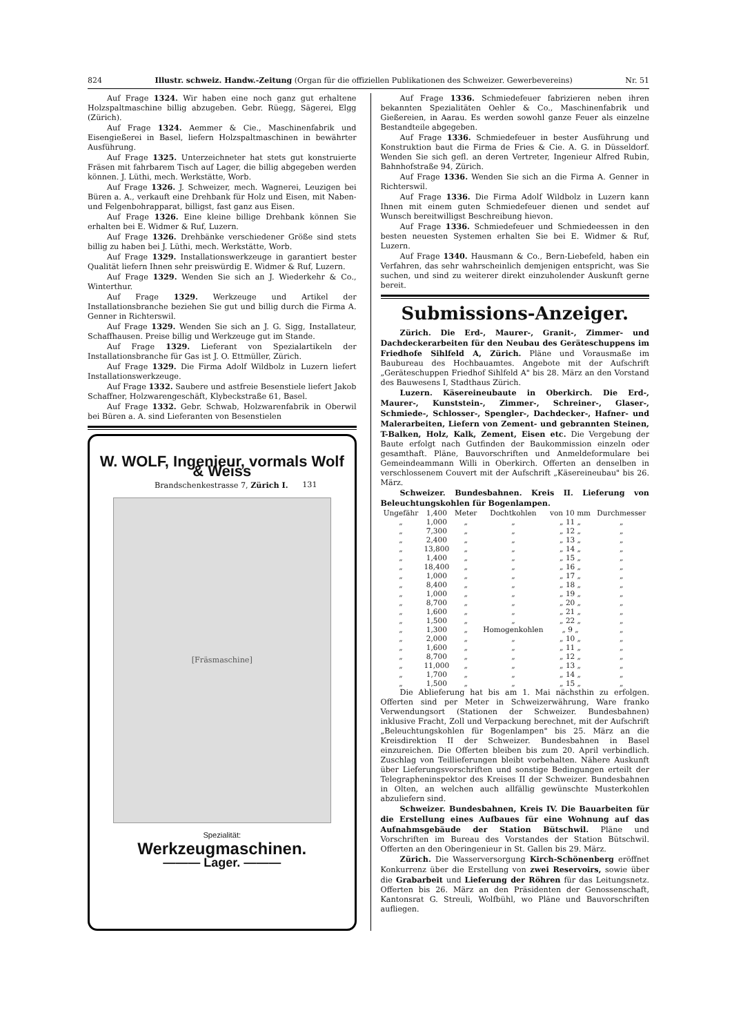824 Illustr. schweiz. Handw.-Zeitung (Organ für die offiziellen Publikationen des Schweizer. Gewerbevereins) Nr. 51
Auf Frage 1324. Wir haben eine noch ganz gut erhaltene Holzspaltmaschine billig abzugeben. Gebr. Rüegg, Sägerei, Elgg (Zürich).
Auf Frage 1324. Aemmer & Cie., Maschinenfabrik und Eisengießerei in Basel, liefern Holzspaltmaschinen in bewährter Ausführung.
Auf Frage 1325. Unterzeichneter hat stets gut konstruierte Fräsen mit fahrbarem Tisch auf Lager, die billig abgegeben werden können. J. Lüthi, mech. Werkstätte, Worb.
Auf Frage 1326. J. Schweizer, mech. Wagnerei, Leuzigen bei Büren a. A., verkauft eine Drehbank für Holz und Eisen, mit Naben- und Felgenbohrapparat, billigst, fast ganz aus Eisen.
Auf Frage 1326. Eine kleine billige Drehbank können Sie erhalten bei E. Widmer & Ruf, Luzern.
Auf Frage 1326. Drehbänke verschiedener Größe sind stets billig zu haben bei J. Lüthi, mech. Werkstätte, Worb.
Auf Frage 1329. Installationswerkzeuge in garantiert bester Qualität liefern Ihnen sehr preiswürdig E. Widmer & Ruf, Luzern.
Auf Frage 1329. Wenden Sie sich an J. Wiederkehr & Co., Winterthur.
Auf Frage 1329. Werkzeuge und Artikel der Installationsbranche beziehen Sie gut und billig durch die Firma A. Genner in Richterswil.
Auf Frage 1329. Wenden Sie sich an J. G. Sigg, Installateur, Schaffhausen. Preise billig und Werkzeuge gut im Stande.
Auf Frage 1329. Lieferant von Spezialartikeln der Installationsbranche für Gas ist J. O. Ettmüller, Zürich.
Auf Frage 1329. Die Firma Adolf Wildbolz in Luzern liefert Installationswerkzeuge.
Auf Frage 1332. Saubere und astfreie Besenstiele liefert Jakob Schaffner, Holzwarengeschäft, Klybeckstraße 61, Basel.
Auf Frage 1332. Gebr. Schwab, Holzwarenfabrik in Oberwil bei Büren a. A. sind Lieferanten von Besenstielen
W. WOLF, Ingenieur, vormals Wolf & Weiss
Brandschenkestrasse 7, Zürich I. 131
[Fräsmaschine]
Spezialität:
Werkzeugmaschinen.
——— Lager. ———
Auf Frage 1336. Schmiedefeuer fabrizieren neben ihren bekannten Spezialitäten Oehler & Co., Maschinenfabrik und Gießereien, in Aarau. Es werden sowohl ganze Feuer als einzelne Bestandteile abgegeben.
Auf Frage 1336. Schmiedefeuer in bester Ausführung und Konstruktion baut die Firma de Fries & Cie. A. G. in Düsseldorf. Wenden Sie sich gefl. an deren Vertreter, Ingenieur Alfred Rubin, Bahnhofstraße 94, Zürich.
Auf Frage 1336. Wenden Sie sich an die Firma A. Genner in Richterswil.
Auf Frage 1336. Die Firma Adolf Wildbolz in Luzern kann Ihnen mit einem guten Schmiedefeuer dienen und sendet auf Wunsch bereitwilligst Beschreibung hievon.
Auf Frage 1336. Schmiedefeuer und Schmiedeessen in den besten neuesten Systemen erhalten Sie bei E. Widmer & Ruf, Luzern.
Auf Frage 1340. Hausmann & Co., Bern-Liebefeld, haben ein Verfahren, das sehr wahrscheinlich demjenigen entspricht, was Sie suchen, und sind zu weiterer direkt einzuholender Auskunft gerne bereit.
Submissions-Anzeiger.
Zürich. Die Erd-, Maurer-, Granit-, Zimmer- und Dachdeckerarbeiten für den Neubau des Geräteschuppens im Friedhofe Sihlfeld A, Zürich. Pläne und Vorausmaße im Baubureau des Hochbauamtes. Angebote mit der Aufschrift „Geräteschuppen Friedhof Sihlfeld A" bis 28. März an den Vorstand des Bauwesens I, Stadthaus Zürich.
Luzern. Käsereineubaute in Oberkirch. Die Erd-, Maurer-, Kunststein-, Zimmer-, Schreiner-, Glaser-, Schmiede-, Schlosser-, Spengler-, Dachdecker-, Hafner- und Malerarbeiten, Liefern von Zement- und gebrannten Steinen, T-Balken, Holz, Kalk, Zement, Eisen etc. Die Vergebung der Baute erfolgt nach Gutfinden der Baukommission einzeln oder gesamthaft. Pläne, Bauvorschriften und Anmeldeformulare bei Gemeindeammann Willi in Oberkirch. Offerten an denselben in verschlossenem Couvert mit der Aufschrift „Käsereineubau" bis 26. März.
Schweizer. Bundesbahnen. Kreis II. Lieferung von Beleuchtungskohlen für Bogenlampen.
| Ungefähr | 1,400 | Meter | Dochtkohlen | von 10 mm | Durchmesser |
| „ | 1,000 | „ | „ | „ 11 „ | „ |
| „ | 7,300 | „ | „ | „ 12 „ | „ |
| „ | 2,400 | „ | „ | „ 13 „ | „ |
| „ | 13,800 | „ | „ | „ 14 „ | „ |
| „ | 1,400 | „ | „ | „ 15 „ | „ |
| „ | 18,400 | „ | „ | „ 16 „ | „ |
| „ | 1,000 | „ | „ | „ 17 „ | „ |
| „ | 8,400 | „ | „ | „ 18 „ | „ |
| „ | 1,000 | „ | „ | „ 19 „ | „ |
| „ | 8,700 | „ | „ | „ 20 „ | „ |
| „ | 1,600 | „ | „ | „ 21 „ | „ |
| „ | 1,500 | „ | „ | „ 22 „ | „ |
| „ | 1,300 | „ | Homogenkohlen | „ 9 „ | „ |
| „ | 2,000 | „ | „ | „ 10 „ | „ |
| „ | 1,600 | „ | „ | „ 11 „ | „ |
| „ | 8,700 | „ | „ | „ 12 „ | „ |
| „ | 11,000 | „ | „ | „ 13 „ | „ |
| „ | 1,700 | „ | „ | „ 14 „ | „ |
| „ | 1,500 | „ | „ | „ 15 „ | „ |
Die Ablieferung hat bis am 1. Mai nächsthin zu erfolgen. Offerten sind per Meter in Schweizerwährung, Ware franko Verwendungsort (Stationen der Schweizer. Bundesbahnen) inklusive Fracht, Zoll und Verpackung berechnet, mit der Aufschrift „Beleuchtungskohlen für Bogenlampen" bis 25. März an die Kreisdirektion II der Schweizer. Bundesbahnen in Basel einzureichen. Die Offerten bleiben bis zum 20. April verbindlich. Zuschlag von Teillieferungen bleibt vorbehalten. Nähere Auskunft über Lieferungsvorschriften und sonstige Bedingungen erteilt der Telegrapheninspektor des Kreises II der Schweizer. Bundesbahnen in Olten, an welchen auch allfällig gewünschte Musterkohlen abzuliefern sind.
Schweizer. Bundesbahnen, Kreis IV. Die Bauarbeiten für die Erstellung eines Aufbaues für eine Wohnung auf das Aufnahmsgebäude der Station Bütschwil. Pläne und Vorschriften im Bureau des Vorstandes der Station Bütschwil. Offerten an den Oberingenieur in St. Gallen bis 29. März.
Zürich. Die Wasserversorgung Kirch-Schönenberg eröffnet Konkurrenz über die Erstellung von zwei Reservoirs, sowie über die Grabarbeit und Lieferung der Röhren für das Leitungsnetz. Offerten bis 26. März an den Präsidenten der Genossenschaft, Kantonsrat G. Streuli, Wolfbühl, wo Pläne und Bauvorschriften aufliegen.